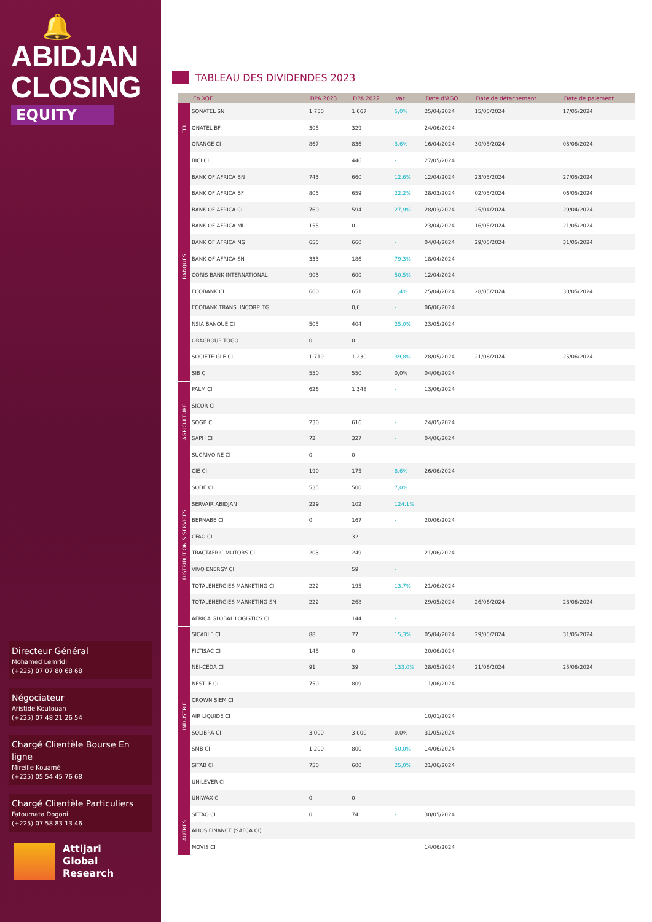🔔
ABIDJAN
CLOSING
EQUITY
Directeur Général
Mohamed Lemridi
(+225) 07 07 80 68 68
Négociateur
Aristide Koutouan
(+225) 07 48 21 26 54
Chargé Clientèle Bourse En ligne
Mireille Kouamé
(+225) 05 54 45 76 68
Chargé Clientèle Particuliers
Fatoumata Dogoni
(+225) 07 58 83 13 46
Attijari
Global Research
TABLEAU DES DIVIDENDES 2023
| | En XOF | DPA 2023 | DPA 2022 | Var | Date d'AGO | Date de détachement | Date de paiement |
| --- | --- | --- | --- | --- | --- | --- | --- |
| TEL. | SONATEL SN | 1 750 | 1 667 | 5,0% | 25/04/2024 | 15/05/2024 | 17/05/2024 |
| | ONATEL BF | 305 | 329 | - | 24/06/2024 | | |
| | ORANGE CI | 867 | 836 | 3,6% | 16/04/2024 | 30/05/2024 | 03/06/2024 |
| BANQUES | BICI CI | | 446 | - | 27/05/2024 | | |
| | BANK OF AFRICA BN | 743 | 660 | 12,6% | 12/04/2024 | 23/05/2024 | 27/05/2024 |
| | BANK OF AFRICA BF | 805 | 659 | 22,2% | 28/03/2024 | 02/05/2024 | 06/05/2024 |
| | BANK OF AFRICA CI | 760 | 594 | 27,9% | 28/03/2024 | 25/04/2024 | 29/04/2024 |
| | BANK OF AFRICA ML | 155 | 0 | | 23/04/2024 | 16/05/2024 | 21/05/2024 |
| | BANK OF AFRICA NG | 655 | 660 | - | 04/04/2024 | 29/05/2024 | 31/05/2024 |
| | BANK OF AFRICA SN | 333 | 186 | 79,3% | 18/04/2024 | | |
| | CORIS BANK INTERNATIONAL | 903 | 600 | 50,5% | 12/04/2024 | | |
| | ECOBANK CI | 660 | 651 | 1,4% | 25/04/2024 | 28/05/2024 | 30/05/2024 |
| | ECOBANK TRANS. INCORP. TG | | 0,6 | - | 06/06/2024 | | |
| | NSIA BANQUE CI | 505 | 404 | 25,0% | 23/05/2024 | | |
| | ORAGROUP TOGO | 0 | 0 | | | | |
| | SOCIETE GLE CI | 1 719 | 1 230 | 39,8% | 28/05/2024 | 21/06/2024 | 25/06/2024 |
| | SIB CI | 550 | 550 | 0,0% | 04/06/2024 | | |
| AGRICULTURE | PALM CI | 626 | 1 348 | - | 13/06/2024 | | |
| | SICOR CI | | | | | | |
| | SOGB CI | 230 | 616 | - | 24/05/2024 | | |
| | SAPH CI | 72 | 327 | - | 04/06/2024 | | |
| | SUCRIVOIRE CI | 0 | 0 | | | | |
| DISTRIBUTION & SERVICES | CIE CI | 190 | 175 | 8,6% | 26/06/2024 | | |
| | SODE CI | 535 | 500 | 7,0% | | | |
| | SERVAIR ABIDJAN | 229 | 102 | 124,1% | | | |
| | BERNABE CI | 0 | 167 | - | 20/06/2024 | | |
| | CFAO CI | | 32 | - | | | |
| | TRACTAFRIC MOTORS CI | 203 | 249 | - | 21/06/2024 | | |
| | VIVO ENERGY CI | | 59 | - | | | |
| | TOTALENERGIES MARKETING CI | 222 | 195 | 13,7% | 21/06/2024 | | |
| | TOTALENERGIES MARKETING SN | 222 | 268 | - | 29/05/2024 | 26/06/2024 | 28/06/2024 |
| | AFRICA GLOBAL LOGISTICS CI | | 144 | - | | | |
| INDUSTRIE | SICABLE CI | 88 | 77 | 15,3% | 05/04/2024 | 29/05/2024 | 31/05/2024 |
| | FILTISAC CI | 145 | 0 | | 20/06/2024 | | |
| | NEI-CEDA CI | 91 | 39 | 133,0% | 28/05/2024 | 21/06/2024 | 25/06/2024 |
| | NESTLE CI | 750 | 809 | - | 11/06/2024 | | |
| | CROWN SIEM CI | | | | | | |
| | AIR LIQUIDE CI | | | | 10/01/2024 | | |
| | SOLIBRA CI | 3 000 | 3 000 | 0,0% | 31/05/2024 | | |
| | SMB CI | 1 200 | 800 | 50,0% | 14/06/2024 | | |
| | SITAB CI | 750 | 600 | 25,0% | 21/06/2024 | | |
| | UNILEVER CI | | | | | | |
| | UNIWAX CI | 0 | 0 | | | | |
| AUTRES | SETAO CI | 0 | 74 | - | 30/05/2024 | | |
| | ALIOS FINANCE (SAFCA CI) | | | | | | |
| | MOVIS CI | | | | 14/06/2024 | | |